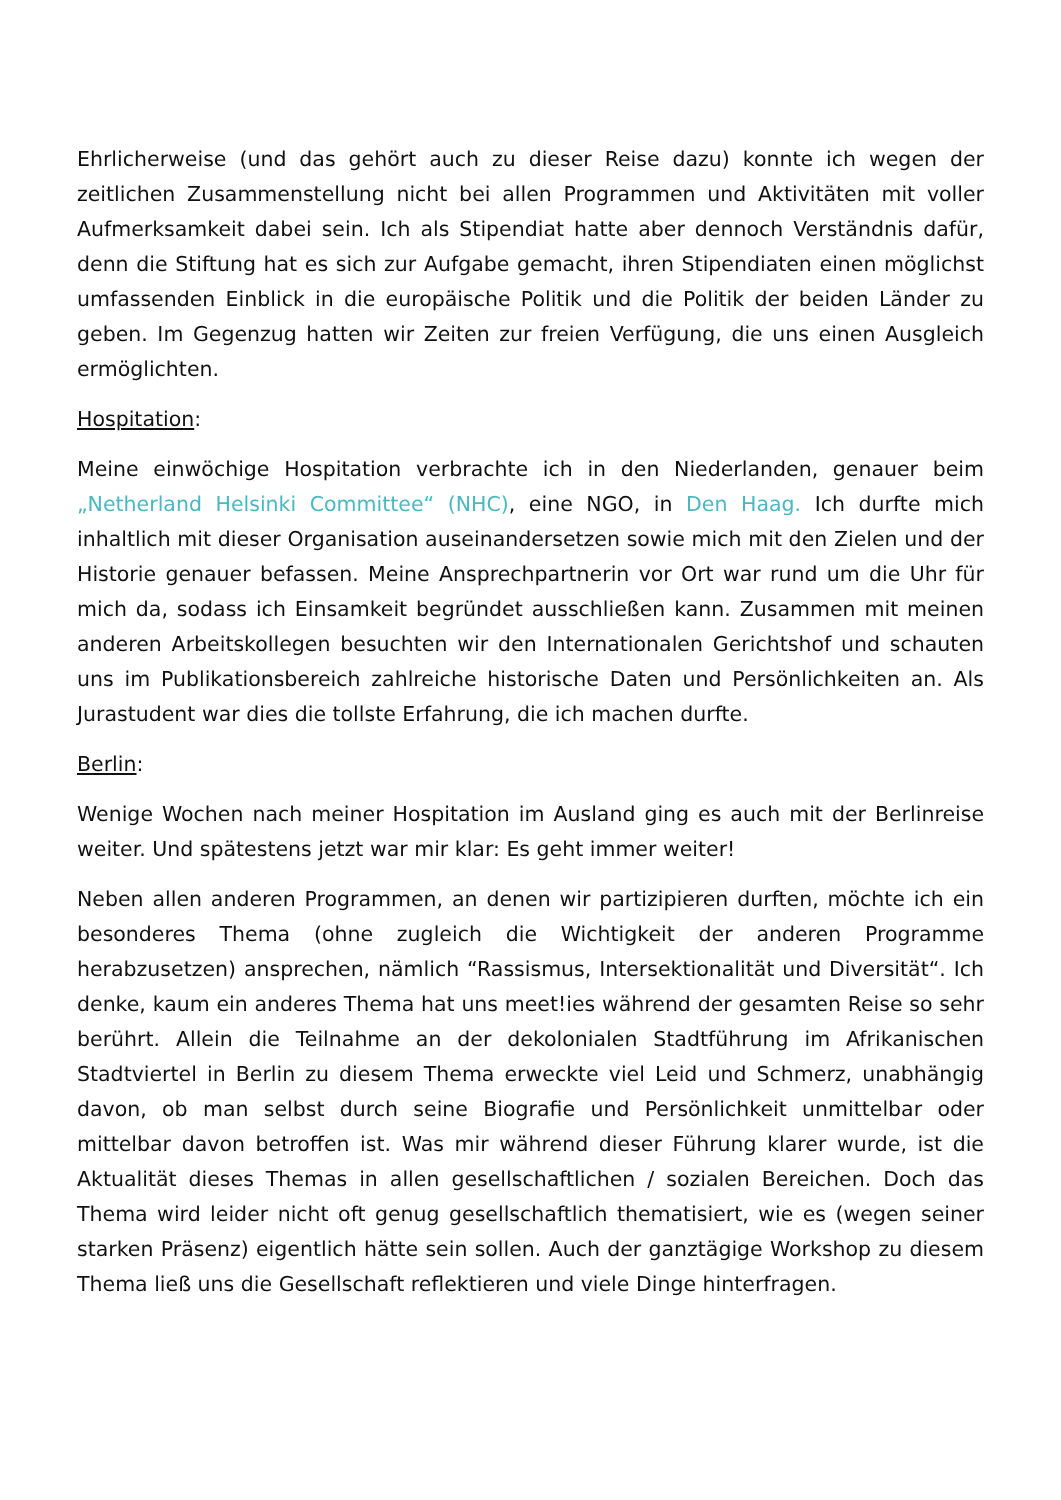Ehrlicherweise (und das gehört auch zu dieser Reise dazu) konnte ich wegen der zeitlichen Zusammenstellung nicht bei allen Programmen und Aktivitäten mit voller Aufmerksamkeit dabei sein. Ich als Stipendiat hatte aber dennoch Verständnis dafür, denn die Stiftung hat es sich zur Aufgabe gemacht, ihren Stipendiaten einen möglichst umfassenden Einblick in die europäische Politik und die Politik der beiden Länder zu geben. Im Gegenzug hatten wir Zeiten zur freien Verfügung, die uns einen Ausgleich ermöglichten.
Hospitation:
Meine einwöchige Hospitation verbrachte ich in den Niederlanden, genauer beim „Netherland Helsinki Committee“ (NHC), eine NGO, in Den Haag. Ich durfte mich inhaltlich mit dieser Organisation auseinandersetzen sowie mich mit den Zielen und der Historie genauer befassen. Meine Ansprechpartnerin vor Ort war rund um die Uhr für mich da, sodass ich Einsamkeit begründet ausschließen kann. Zusammen mit meinen anderen Arbeitskollegen besuchten wir den Internationalen Gerichtshof und schauten uns im Publikationsbereich zahlreiche historische Daten und Persönlichkeiten an. Als Jurastudent war dies die tollste Erfahrung, die ich machen durfte.
Berlin:
Wenige Wochen nach meiner Hospitation im Ausland ging es auch mit der Berlinreise weiter. Und spätestens jetzt war mir klar: Es geht immer weiter!
Neben allen anderen Programmen, an denen wir partizipieren durften, möchte ich ein besonderes Thema (ohne zugleich die Wichtigkeit der anderen Programme herabzusetzen) ansprechen, nämlich “Rassismus, Intersektionalität und Diversität“. Ich denke, kaum ein anderes Thema hat uns meet!ies während der gesamten Reise so sehr berührt. Allein die Teilnahme an der dekolonialen Stadtführung im Afrikanischen Stadtviertel in Berlin zu diesem Thema erweckte viel Leid und Schmerz, unabhängig davon, ob man selbst durch seine Biografie und Persönlichkeit unmittelbar oder mittelbar davon betroffen ist. Was mir während dieser Führung klarer wurde, ist die Aktualität dieses Themas in allen gesellschaftlichen / sozialen Bereichen. Doch das Thema wird leider nicht oft genug gesellschaftlich thematisiert, wie es (wegen seiner starken Präsenz) eigentlich hätte sein sollen. Auch der ganztägige Workshop zu diesem Thema ließ uns die Gesellschaft reflektieren und viele Dinge hinterfragen.